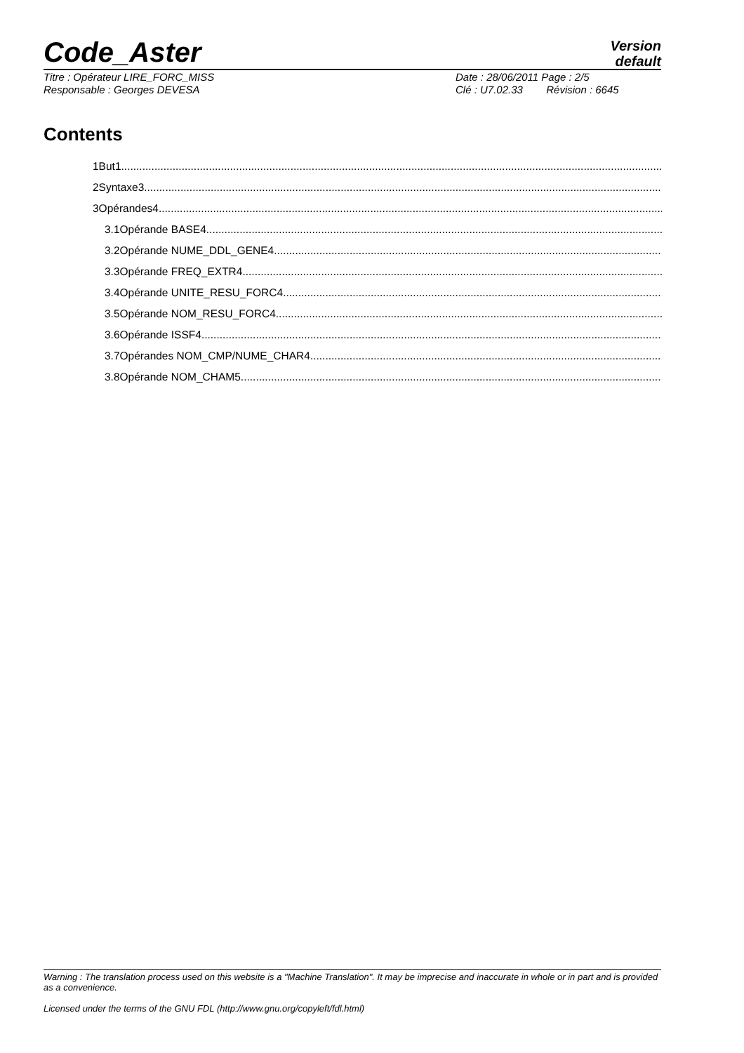Code_Aster
Version
default
Titre : Opérateur LIRE_FORC_MISS
Responsable : Georges DEVESA
Date : 28/06/2011 Page : 2/5
Clé : U7.02.33 Révision : 6645
Contents
1But1
2Syntaxe3
3Opérandes4
3.1Opérande BASE4
3.2Opérande NUME_DDL_GENE4
3.3Opérande FREQ_EXTR4
3.4Opérande UNITE_RESU_FORC4
3.5Opérande NOM_RESU_FORC4
3.6Opérande ISSF4
3.7Opérandes NOM_CMP/NUME_CHAR4
3.8Opérande NOM_CHAM5
Warning : The translation process used on this website is a "Machine Translation". It may be imprecise and inaccurate in whole or in part and is provided as a convenience.
Licensed under the terms of the GNU FDL (http://www.gnu.org/copyleft/fdl.html)